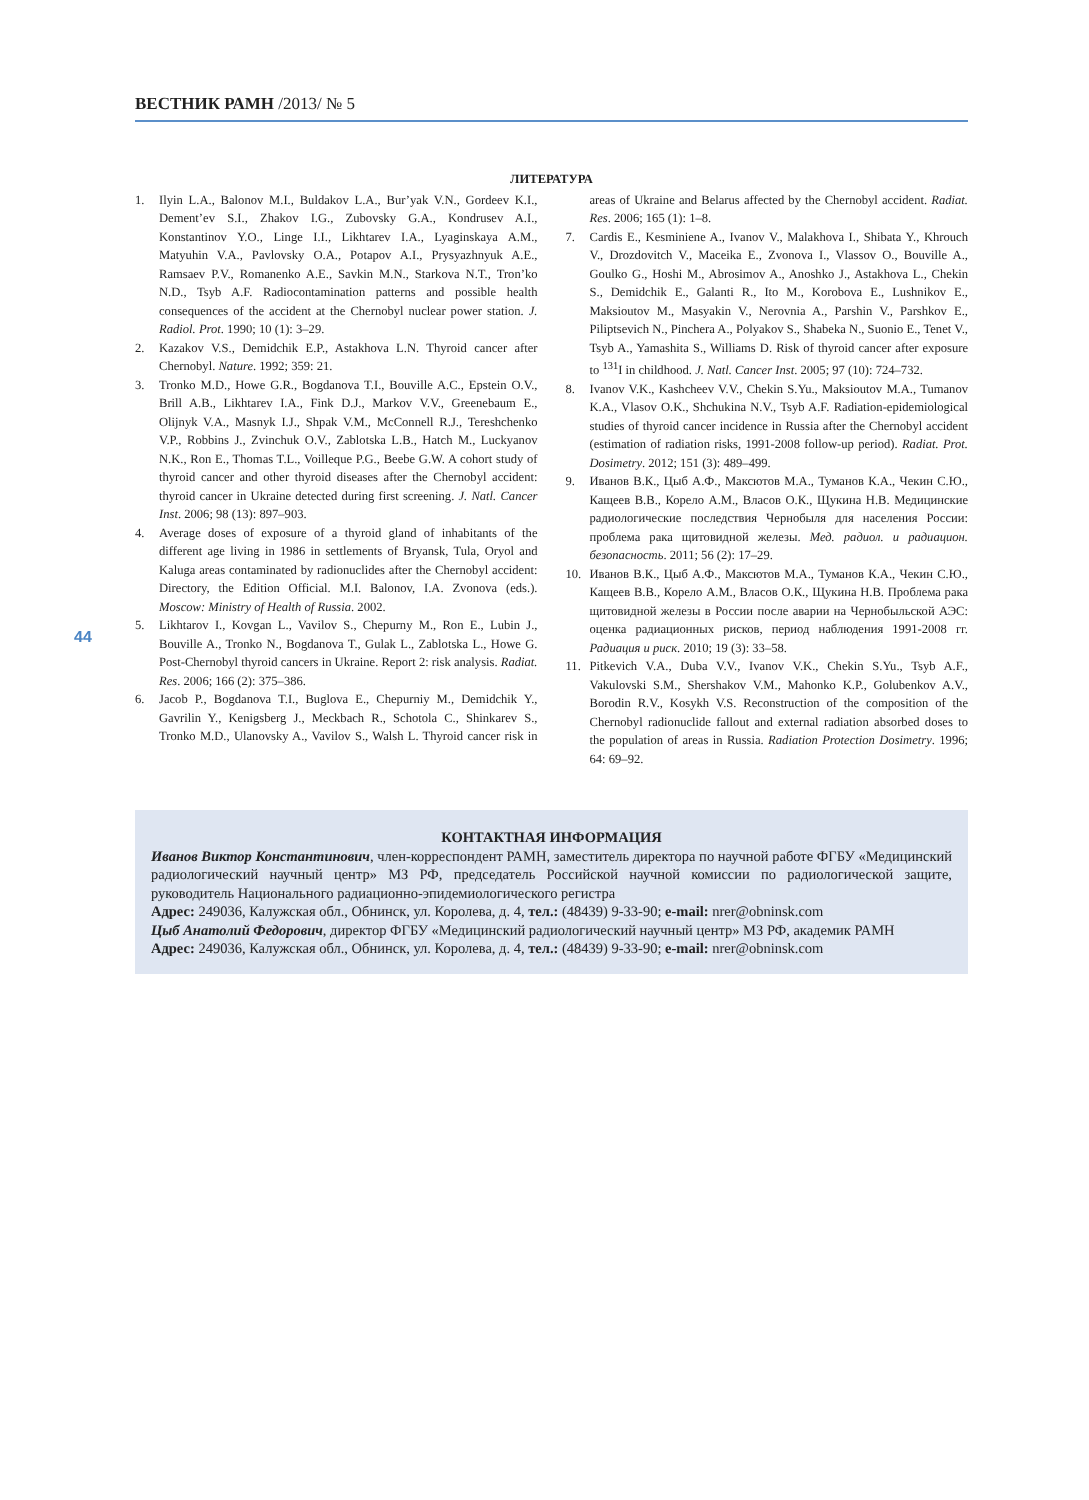ВЕСТНИК РАМН /2013/ № 5
44
ЛИТЕРАТУРА
1. Ilyin L.A., Balonov M.I., Buldakov L.A., Bur’yak V.N., Gordeev K.I., Dement’ev S.I., Zhakov I.G., Zubovsky G.A., Kondrusev A.I., Konstantinov Y.O., Linge I.I., Likhtarev I.A., Lyaginskaya A.M., Matyuhin V.A., Pavlovsky O.A., Potapov A.I., Prysyazhnyuk A.E., Ramsaev P.V., Romanenko A.E., Savkin M.N., Starkova N.T., Tron’ko N.D., Tsyb A.F. Radiocontamination patterns and possible health consequences of the accident at the Chernobyl nuclear power station. J. Radiol. Prot. 1990; 10 (1): 3–29.
2. Kazakov V.S., Demidchik E.P., Astakhova L.N. Thyroid cancer after Chernobyl. Nature. 1992; 359: 21.
3. Tronko M.D., Howe G.R., Bogdanova T.I., Bouville A.C., Epstein O.V., Brill A.B., Likhtarev I.A., Fink D.J., Markov V.V., Greenebaum E., Olijnyk V.A., Masnyk I.J., Shpak V.M., McConnell R.J., Tereshchenko V.P., Robbins J., Zvinchuk O.V., Zablotska L.B., Hatch M., Luckyanov N.K., Ron E., Thomas T.L., Voilleque P.G., Beebe G.W. A cohort study of thyroid cancer and other thyroid diseases after the Chernobyl accident: thyroid cancer in Ukraine detected during first screening. J. Natl. Cancer Inst. 2006; 98 (13): 897–903.
4. Average doses of exposure of a thyroid gland of inhabitants of the different age living in 1986 in settlements of Bryansk, Tula, Oryol and Kaluga areas contaminated by radionuclides after the Chernobyl accident: Directory, the Edition Official. M.I. Balonov, I.A. Zvonova (eds.). Moscow: Ministry of Health of Russia. 2002.
5. Likhtarov I., Kovgan L., Vavilov S., Chepurny M., Ron E., Lubin J., Bouville A., Tronko N., Bogdanova T., Gulak L., Zablotska L., Howe G. Post-Chernobyl thyroid cancers in Ukraine. Report 2: risk analysis. Radiat. Res. 2006; 166 (2): 375–386.
6. Jacob P., Bogdanova T.I., Buglova E., Chepurniy M., Demidchik Y., Gavrilin Y., Kenigsberg J., Meckbach R., Schotola C., Shinkarev S., Tronko M.D., Ulanovsky A., Vavilov S., Walsh L. Thyroid cancer risk in areas of Ukraine and Belarus affected by the Chernobyl accident. Radiat. Res. 2006; 165 (1): 1–8.
7. Cardis E., Kesminiene A., Ivanov V., Malakhova I., Shibata Y., Khrouch V., Drozdovitch V., Maceika E., Zvonova I., Vlassov O., Bouville A., Goulko G., Hoshi M., Abrosimov A., Anoshko J., Astakhova L., Chekin S., Demidchik E., Galanti R., Ito M., Korobova E., Lushnikov E., Maksioutov M., Masyakin V., Nerovnia A., Parshin V., Parshkov E., Piliptsevich N., Pinchera A., Polyakov S., Shabeka N., Suonio E., Tenet V., Tsyb A., Yamashita S., Williams D. Risk of thyroid cancer after exposure to <sup>131</sup>I in childhood. J. Natl. Cancer Inst. 2005; 97 (10): 724–732.
8. Ivanov V.K., Kashcheev V.V., Chekin S.Yu., Maksioutov M.A., Tumanov K.A., Vlasov O.K., Shchukina N.V., Tsyb A.F. Radiation-epidemiological studies of thyroid cancer incidence in Russia after the Chernobyl accident (estimation of radiation risks, 1991-2008 follow-up period). Radiat. Prot. Dosimetry. 2012; 151 (3): 489–499.
9. Иванов В.К., Цыб А.Ф., Максютов М.А., Туманов К.А., Чекин С.Ю., Кащеев В.В., Корело А.М., Власов О.К., Щукина Н.В. Медицинские радиологические последствия Чернобыля для населения России: проблема рака щитовидной железы. Мед. радиол. и радиацион. безопасность. 2011; 56 (2): 17–29.
10. Иванов В.К., Цыб А.Ф., Максютов М.А., Туманов К.А., Чекин С.Ю., Кащеев В.В., Корело А.М., Власов О.К., Щукина Н.В. Проблема рака щитовидной железы в России после аварии на Чернобыльской АЭС: оценка радиационных рисков, период наблюдения 1991-2008 гг. Радиация и риск. 2010; 19 (3): 33–58.
11. Pitkevich V.A., Duba V.V., Ivanov V.K., Chekin S.Yu., Tsyb A.F., Vakulovski S.M., Shershakov V.M., Mahonko K.P., Golubenkov A.V., Borodin R.V., Kosykh V.S. Reconstruction of the composition of the Chernobyl radionuclide fallout and external radiation absorbed doses to the population of areas in Russia. Radiation Protection Dosimetry. 1996; 64: 69–92.
КОНТАКТНАЯ ИНФОРМАЦИЯ
Иванов Виктор Константинович, член-корреспондент РАМН, заместитель директора по научной работе ФГБУ «Медицинский радиологический научный центр» МЗ РФ, председатель Российской научной комиссии по радиологической защите, руководитель Национального радиационно-эпидемиологического регистра
Адрес: 249036, Калужская обл., Обнинск, ул. Королева, д. 4, тел.: (48439) 9-33-90; e-mail: nrer@obninsk.com
Цыб Анатолий Федорович, директор ФГБУ «Медицинский радиологический научный центр» МЗ РФ, академик РАМН
Адрес: 249036, Калужская обл., Обнинск, ул. Королева, д. 4, тел.: (48439) 9-33-90; e-mail: nrer@obninsk.com